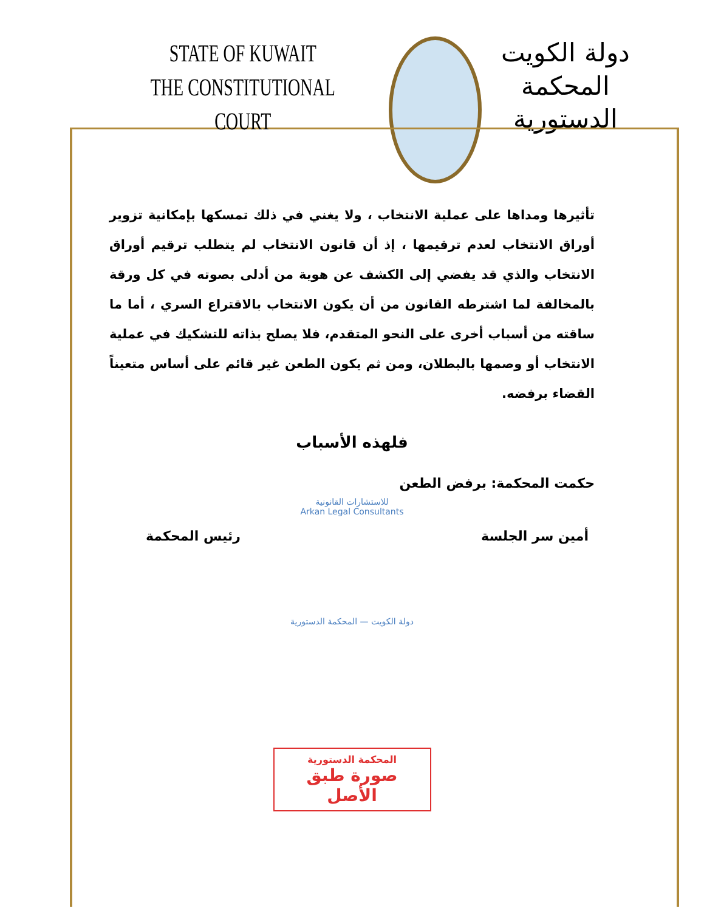STATE OF KUWAIT
THE CONSTITUTIONAL COURT
دولة الكويت
المحكمة الدستورية
تأثيرها ومداها على عملية الانتخاب ، ولا يغني في ذلك تمسكها بإمكانية تزوير أوراق الانتخاب لعدم ترقيمها ، إذ أن قانون الانتخاب لم يتطلب ترقيم أوراق الانتخاب والذي قد يفضي إلى الكشف عن هوية من أدلى بصوته في كل ورقة بالمخالفة لما اشترطه القانون من أن يكون الانتخاب بالاقتراع السري ، أما ما ساقته من أسباب أخرى على النحو المتقدم، فلا يصلح بذاته للتشكيك في عملية الانتخاب أو وصمها بالبطلان، ومن ثم يكون الطعن غير قائم على أساس متعيناً القضاء برفضه.
فلهذه الأسباب
حكمت المحكمة: برفض الطعن
للاستشارات القانونية
Arkan Legal Consultants
أمين سر الجلسة رئيس المحكمة
دولة الكويت — المحكمة الدستورية
المحكمة الدستورية
صورة طبق الأصل